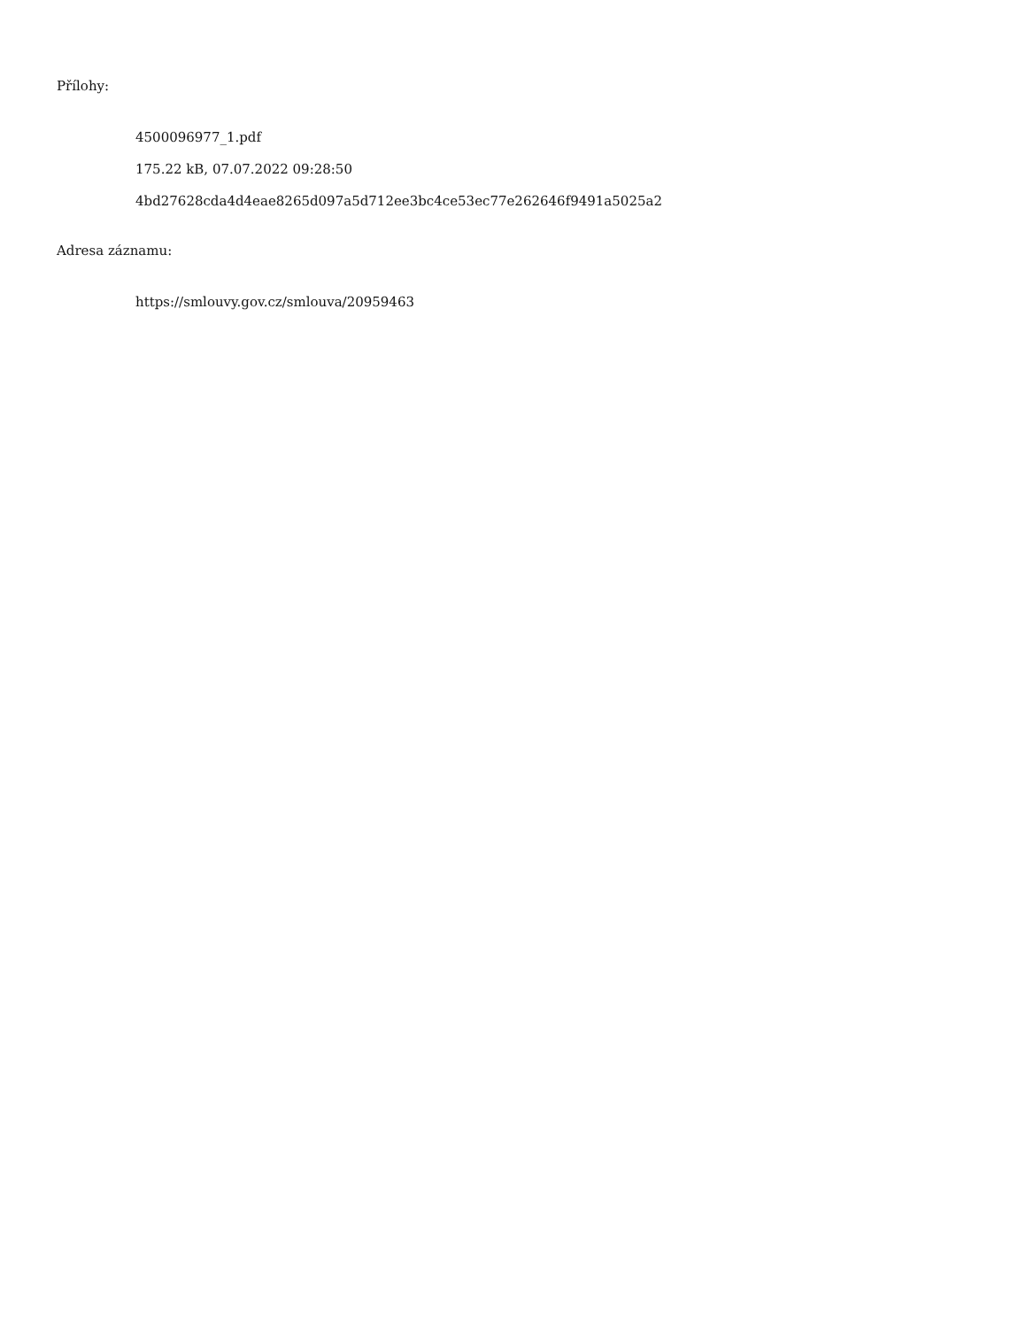Přílohy:
4500096977_1.pdf
175.22 kB, 07.07.2022 09:28:50
4bd27628cda4d4eae8265d097a5d712ee3bc4ce53ec77e262646f9491a5025a2
Adresa záznamu:
https://smlouvy.gov.cz/smlouva/20959463